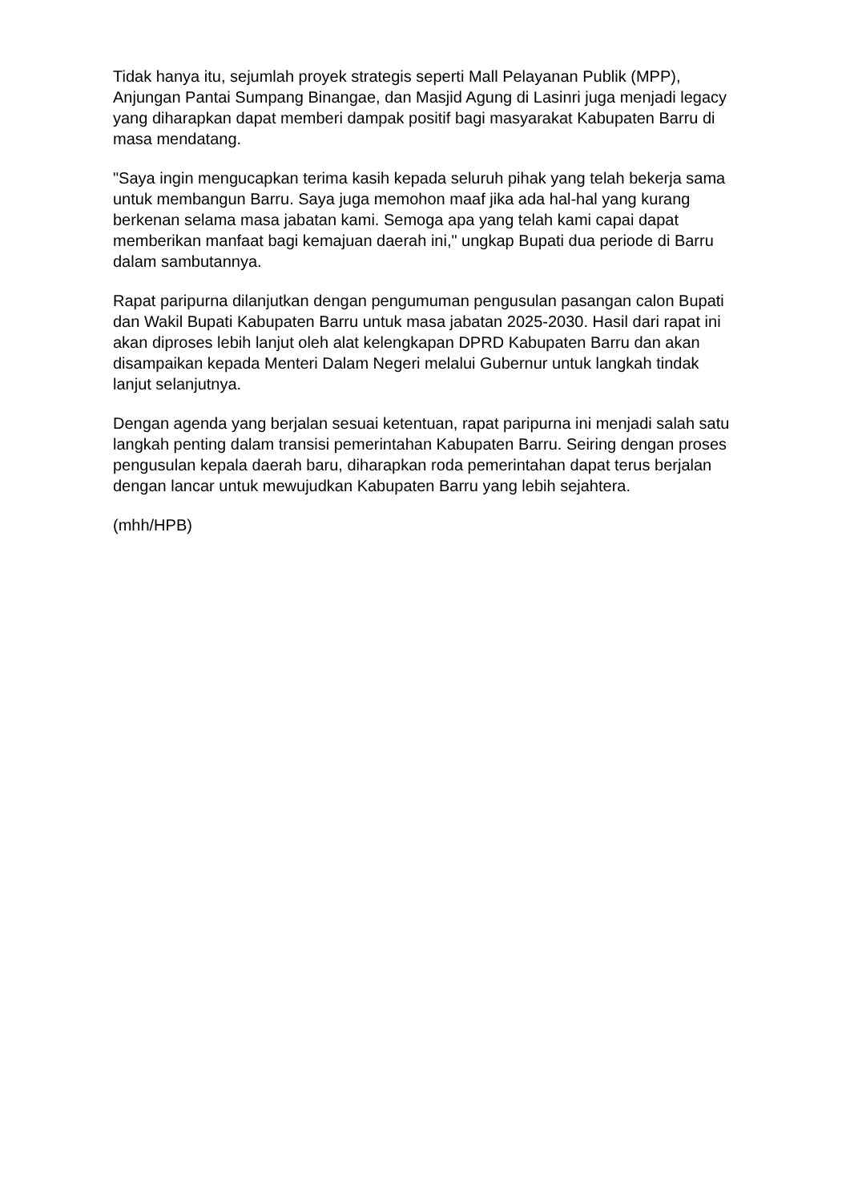Tidak hanya itu, sejumlah proyek strategis seperti Mall Pelayanan Publik (MPP), Anjungan Pantai Sumpang Binangae, dan Masjid Agung di Lasinri juga menjadi legacy yang diharapkan dapat memberi dampak positif bagi masyarakat Kabupaten Barru di masa mendatang.
"Saya ingin mengucapkan terima kasih kepada seluruh pihak yang telah bekerja sama untuk membangun Barru. Saya juga memohon maaf jika ada hal-hal yang kurang berkenan selama masa jabatan kami. Semoga apa yang telah kami capai dapat memberikan manfaat bagi kemajuan daerah ini," ungkap Bupati dua periode di Barru dalam sambutannya.
Rapat paripurna dilanjutkan dengan pengumuman pengusulan pasangan calon Bupati dan Wakil Bupati Kabupaten Barru untuk masa jabatan 2025-2030. Hasil dari rapat ini akan diproses lebih lanjut oleh alat kelengkapan DPRD Kabupaten Barru dan akan disampaikan kepada Menteri Dalam Negeri melalui Gubernur untuk langkah tindak lanjut selanjutnya.
Dengan agenda yang berjalan sesuai ketentuan, rapat paripurna ini menjadi salah satu langkah penting dalam transisi pemerintahan Kabupaten Barru. Seiring dengan proses pengusulan kepala daerah baru, diharapkan roda pemerintahan dapat terus berjalan dengan lancar untuk mewujudkan Kabupaten Barru yang lebih sejahtera.
(mhh/HPB)